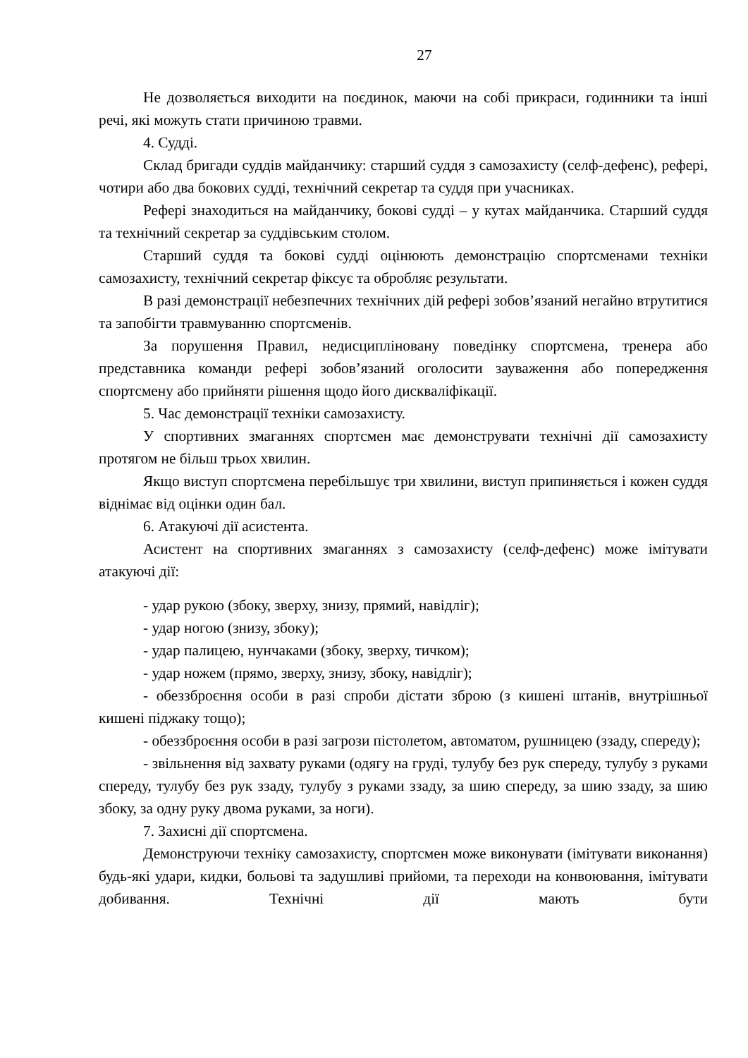27
Не дозволяється виходити на поєдинок, маючи на собі прикраси, годинники та інші речі, які можуть стати причиною травми.
4. Судді.
Склад бригади суддів майданчику: старший суддя з самозахисту (селф-дефенс), рефері, чотири або два бокових судді, технічний секретар та суддя при учасниках.
Рефері знаходиться на майданчику, бокові судді – у кутах майданчика. Старший суддя та технічний секретар за суддівським столом.
Старший суддя та бокові судді оцінюють демонстрацію спортсменами техніки самозахисту, технічний секретар фіксує та обробляє результати.
В разі демонстрації небезпечних технічних дій рефері зобов’язаний негайно втрутитися та запобігти травмуванню спортсменів.
За порушення Правил, недисципліновану поведінку спортсмена, тренера або представника команди рефері зобов’язаний оголосити зауваження або попередження спортсмену або прийняти рішення щодо його дискваліфікації.
5. Час демонстрації техніки самозахисту.
У спортивних змаганнях спортсмен має демонструвати технічні дії самозахисту протягом не більш трьох хвилин.
Якщо виступ спортсмена перебільшує три хвилини, виступ припиняється і кожен суддя віднімає від оцінки один бал.
6. Атакуючі дії асистента.
Асистент на спортивних змаганнях з самозахисту (селф-дефенс) може імітувати атакуючі дії:
- удар рукою (збоку, зверху, знизу, прямий, навідліг);
- удар ногою (знизу, збоку);
- удар палицею, нунчаками (збоку, зверху, тичком);
- удар ножем (прямо, зверху, знизу, збоку, навідліг);
- обеззброєння особи в разі спроби дістати зброю (з кишені штанів, внутрішньої кишені піджаку тощо);
- обеззброєння особи в разі загрози пістолетом, автоматом, рушницею (ззаду, спереду);
- звільнення від захвату руками (одягу на груді, тулубу без рук спереду, тулубу з руками спереду, тулубу без рук ззаду, тулубу з руками ззаду, за шию спереду, за шию ззаду, за шию збоку, за одну руку двома руками, за ноги).
7. Захисні дії спортсмена.
Демонструючи техніку самозахисту, спортсмен може виконувати (імітувати виконання) будь-які удари, кидки, больові та задушливі прийоми, та переходи на конвоювання, імітувати добивання. Технічні дії мають бути